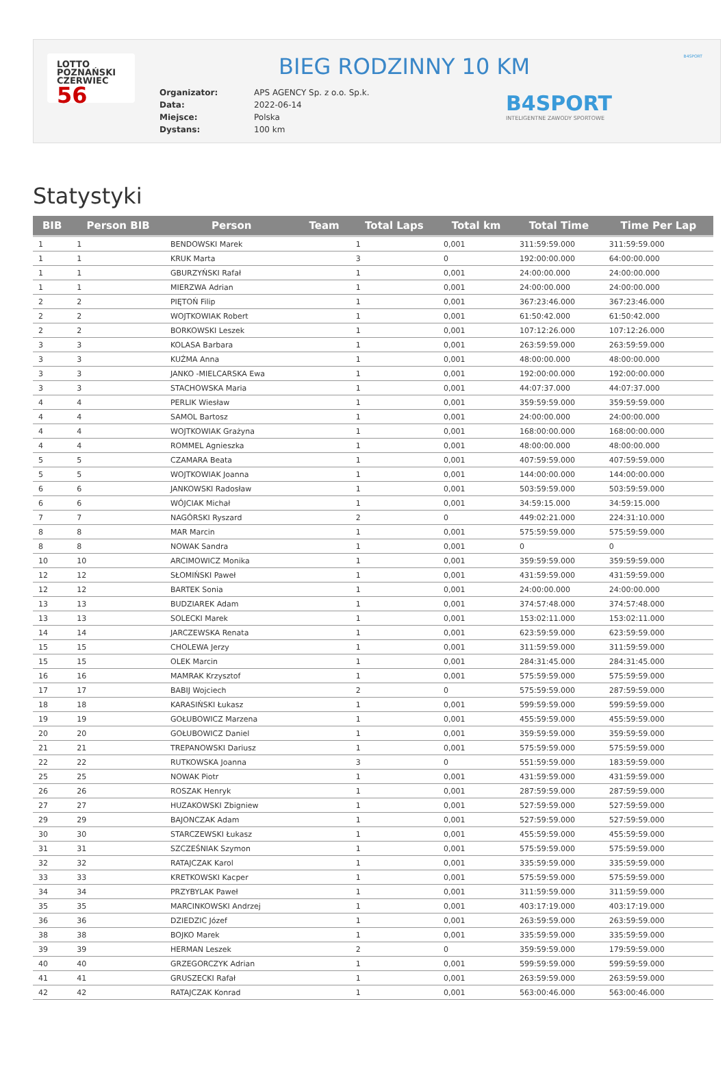LOTTO
POZNAŃSKI
CZERWIEC 56
BIEG RODZINNY 10 KM
| Organizator: | APS AGENCY Sp. z o.o. Sp.k. |
| Data: | 2022-06-14 |
| Miejsce: | Polska |
| Dystans: | 100 km |
B4SPORT
INTELIGENTNE ZAWODY SPORTOWE
B4SPORT
Statystyki
| BIB | Person BIB | Person | Team | Total Laps | Total km | Total Time | Time Per Lap |
| --- | --- | --- | --- | --- | --- | --- | --- |
| 1 | 1 | BENDOWSKI Marek | | 1 | 0,001 | 311:59:59.000 | 311:59:59.000 |
| 1 | 1 | KRUK Marta | | 3 | 0 | 192:00:00.000 | 64:00:00.000 |
| 1 | 1 | GBURZYŃSKI Rafał | | 1 | 0,001 | 24:00:00.000 | 24:00:00.000 |
| 1 | 1 | MIERZWA Adrian | | 1 | 0,001 | 24:00:00.000 | 24:00:00.000 |
| 2 | 2 | PIĘTOŃ Filip | | 1 | 0,001 | 367:23:46.000 | 367:23:46.000 |
| 2 | 2 | WOJTKOWIAK Robert | | 1 | 0,001 | 61:50:42.000 | 61:50:42.000 |
| 2 | 2 | BORKOWSKI Leszek | | 1 | 0,001 | 107:12:26.000 | 107:12:26.000 |
| 3 | 3 | KOLASA Barbara | | 1 | 0,001 | 263:59:59.000 | 263:59:59.000 |
| 3 | 3 | KUŹMA Anna | | 1 | 0,001 | 48:00:00.000 | 48:00:00.000 |
| 3 | 3 | JANKO -MIELCARSKA Ewa | | 1 | 0,001 | 192:00:00.000 | 192:00:00.000 |
| 3 | 3 | STACHOWSKA Maria | | 1 | 0,001 | 44:07:37.000 | 44:07:37.000 |
| 4 | 4 | PERLIK Wiesław | | 1 | 0,001 | 359:59:59.000 | 359:59:59.000 |
| 4 | 4 | SAMOL Bartosz | | 1 | 0,001 | 24:00:00.000 | 24:00:00.000 |
| 4 | 4 | WOJTKOWIAK Grażyna | | 1 | 0,001 | 168:00:00.000 | 168:00:00.000 |
| 4 | 4 | ROMMEL Agnieszka | | 1 | 0,001 | 48:00:00.000 | 48:00:00.000 |
| 5 | 5 | CZAMARA Beata | | 1 | 0,001 | 407:59:59.000 | 407:59:59.000 |
| 5 | 5 | WOJTKOWIAK Joanna | | 1 | 0,001 | 144:00:00.000 | 144:00:00.000 |
| 6 | 6 | JANKOWSKI Radosław | | 1 | 0,001 | 503:59:59.000 | 503:59:59.000 |
| 6 | 6 | WÓJCIAK Michał | | 1 | 0,001 | 34:59:15.000 | 34:59:15.000 |
| 7 | 7 | NAGÓRSKI Ryszard | | 2 | 0 | 449:02:21.000 | 224:31:10.000 |
| 8 | 8 | MAR Marcin | | 1 | 0,001 | 575:59:59.000 | 575:59:59.000 |
| 8 | 8 | NOWAK Sandra | | 1 | 0,001 | 0 | 0 |
| 10 | 10 | ARCIMOWICZ Monika | | 1 | 0,001 | 359:59:59.000 | 359:59:59.000 |
| 12 | 12 | SŁOMIŃSKI Paweł | | 1 | 0,001 | 431:59:59.000 | 431:59:59.000 |
| 12 | 12 | BARTEK Sonia | | 1 | 0,001 | 24:00:00.000 | 24:00:00.000 |
| 13 | 13 | BUDZIAREK Adam | | 1 | 0,001 | 374:57:48.000 | 374:57:48.000 |
| 13 | 13 | SOLECKI Marek | | 1 | 0,001 | 153:02:11.000 | 153:02:11.000 |
| 14 | 14 | JARCZEWSKA Renata | | 1 | 0,001 | 623:59:59.000 | 623:59:59.000 |
| 15 | 15 | CHOLEWA Jerzy | | 1 | 0,001 | 311:59:59.000 | 311:59:59.000 |
| 15 | 15 | OLEK Marcin | | 1 | 0,001 | 284:31:45.000 | 284:31:45.000 |
| 16 | 16 | MAMRAK Krzysztof | | 1 | 0,001 | 575:59:59.000 | 575:59:59.000 |
| 17 | 17 | BABIJ Wojciech | | 2 | 0 | 575:59:59.000 | 287:59:59.000 |
| 18 | 18 | KARASIŃSKI Łukasz | | 1 | 0,001 | 599:59:59.000 | 599:59:59.000 |
| 19 | 19 | GOŁUBOWICZ Marzena | | 1 | 0,001 | 455:59:59.000 | 455:59:59.000 |
| 20 | 20 | GOŁUBOWICZ Daniel | | 1 | 0,001 | 359:59:59.000 | 359:59:59.000 |
| 21 | 21 | TREPANOWSKI Dariusz | | 1 | 0,001 | 575:59:59.000 | 575:59:59.000 |
| 22 | 22 | RUTKOWSKA Joanna | | 3 | 0 | 551:59:59.000 | 183:59:59.000 |
| 25 | 25 | NOWAK Piotr | | 1 | 0,001 | 431:59:59.000 | 431:59:59.000 |
| 26 | 26 | ROSZAK Henryk | | 1 | 0,001 | 287:59:59.000 | 287:59:59.000 |
| 27 | 27 | HUZAKOWSKI Zbigniew | | 1 | 0,001 | 527:59:59.000 | 527:59:59.000 |
| 29 | 29 | BAJONCZAK Adam | | 1 | 0,001 | 527:59:59.000 | 527:59:59.000 |
| 30 | 30 | STARCZEWSKI Łukasz | | 1 | 0,001 | 455:59:59.000 | 455:59:59.000 |
| 31 | 31 | SZCZEŚNIAK Szymon | | 1 | 0,001 | 575:59:59.000 | 575:59:59.000 |
| 32 | 32 | RATAJCZAK Karol | | 1 | 0,001 | 335:59:59.000 | 335:59:59.000 |
| 33 | 33 | KRETKOWSKI Kacper | | 1 | 0,001 | 575:59:59.000 | 575:59:59.000 |
| 34 | 34 | PRZYBYLAK Paweł | | 1 | 0,001 | 311:59:59.000 | 311:59:59.000 |
| 35 | 35 | MARCINKOWSKI Andrzej | | 1 | 0,001 | 403:17:19.000 | 403:17:19.000 |
| 36 | 36 | DZIEDZIC Józef | | 1 | 0,001 | 263:59:59.000 | 263:59:59.000 |
| 38 | 38 | BOJKO Marek | | 1 | 0,001 | 335:59:59.000 | 335:59:59.000 |
| 39 | 39 | HERMAN Leszek | | 2 | 0 | 359:59:59.000 | 179:59:59.000 |
| 40 | 40 | GRZEGORCZYK Adrian | | 1 | 0,001 | 599:59:59.000 | 599:59:59.000 |
| 41 | 41 | GRUSZECKI Rafał | | 1 | 0,001 | 263:59:59.000 | 263:59:59.000 |
| 42 | 42 | RATAJCZAK Konrad | | 1 | 0,001 | 563:00:46.000 | 563:00:46.000 |